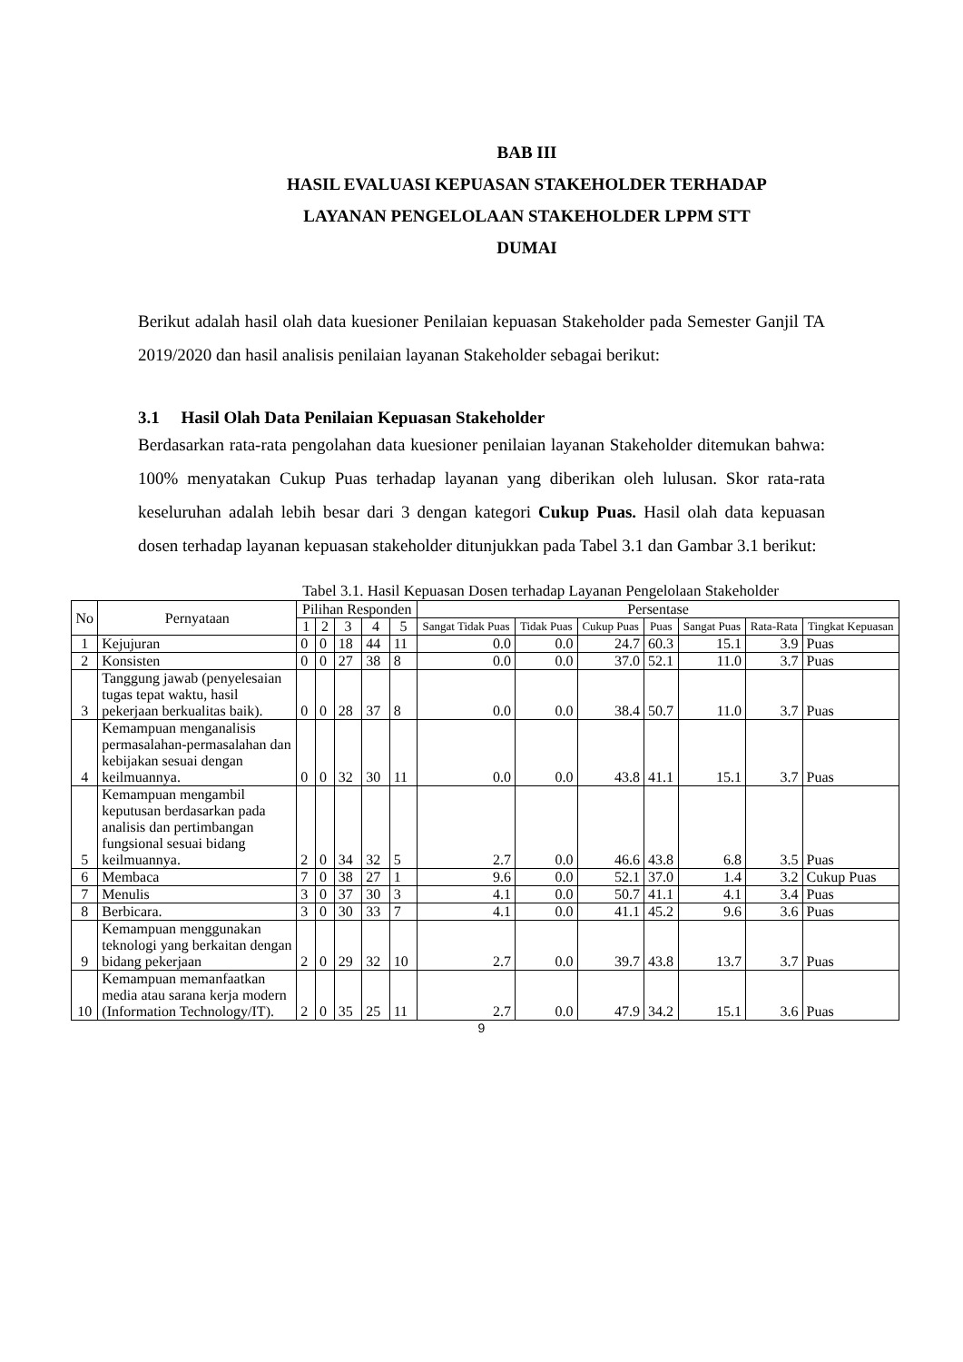BAB III
HASIL EVALUASI KEPUASAN STAKEHOLDER TERHADAP
LAYANAN PENGELOLAAN STAKEHOLDER LPPM STT
DUMAI
Berikut adalah hasil olah data kuesioner Penilaian kepuasan Stakeholder pada Semester Ganjil TA 2019/2020 dan hasil analisis penilaian layanan Stakeholder sebagai berikut:
3.1 Hasil Olah Data Penilaian Kepuasan Stakeholder
Berdasarkan rata-rata pengolahan data kuesioner penilaian layanan Stakeholder ditemukan bahwa: 100% menyatakan Cukup Puas terhadap layanan yang diberikan oleh lulusan. Skor rata-rata keseluruhan adalah lebih besar dari 3 dengan kategori Cukup Puas. Hasil olah data kepuasan dosen terhadap layanan kepuasan stakeholder ditunjukkan pada Tabel 3.1 dan Gambar 3.1 berikut:
Tabel 3.1. Hasil Kepuasan Dosen terhadap Layanan Pengelolaan Stakeholder
| No | Pernyataan | Pilihan Responden | | | | | Persentase | | | | | | |
| --- | --- | --- | --- | --- | --- | --- | --- | --- | --- | --- | --- | --- | --- |
| | | 1 | 2 | 3 | 4 | 5 | Sangat Tidak Puas | Tidak Puas | Cukup Puas | Puas | Sangat Puas | Rata-Rata | Tingkat Kepuasan |
| 1 | Kejujuran | 0 | 0 | 18 | 44 | 11 | 0.0 | 0.0 | 24.7 | 60.3 | 15.1 | 3.9 | Puas |
| 2 | Konsisten | 0 | 0 | 27 | 38 | 8 | 0.0 | 0.0 | 37.0 | 52.1 | 11.0 | 3.7 | Puas |
| 3 | Tanggung jawab (penyelesaian tugas tepat waktu, hasil pekerjaan berkualitas baik). | 0 | 0 | 28 | 37 | 8 | 0.0 | 0.0 | 38.4 | 50.7 | 11.0 | 3.7 | Puas |
| 4 | Kemampuan menganalisis permasalahan-permasalahan dan kebijakan sesuai dengan keilmuannya. | 0 | 0 | 32 | 30 | 11 | 0.0 | 0.0 | 43.8 | 41.1 | 15.1 | 3.7 | Puas |
| 5 | Kemampuan mengambil keputusan berdasarkan pada analisis dan pertimbangan fungsional sesuai bidang keilmuannya. | 2 | 0 | 34 | 32 | 5 | 2.7 | 0.0 | 46.6 | 43.8 | 6.8 | 3.5 | Puas |
| 6 | Membaca | 7 | 0 | 38 | 27 | 1 | 9.6 | 0.0 | 52.1 | 37.0 | 1.4 | 3.2 | Cukup Puas |
| 7 | Menulis | 3 | 0 | 37 | 30 | 3 | 4.1 | 0.0 | 50.7 | 41.1 | 4.1 | 3.4 | Puas |
| 8 | Berbicara. | 3 | 0 | 30 | 33 | 7 | 4.1 | 0.0 | 41.1 | 45.2 | 9.6 | 3.6 | Puas |
| 9 | Kemampuan menggunakan teknologi yang berkaitan dengan bidang pekerjaan | 2 | 0 | 29 | 32 | 10 | 2.7 | 0.0 | 39.7 | 43.8 | 13.7 | 3.7 | Puas |
| 10 | Kemampuan memanfaatkan media atau sarana kerja modern (Information Technology/IT). | 2 | 0 | 35 | 25 | 11 | 2.7 | 0.0 | 47.9 | 34.2 | 15.1 | 3.6 | Puas |
9